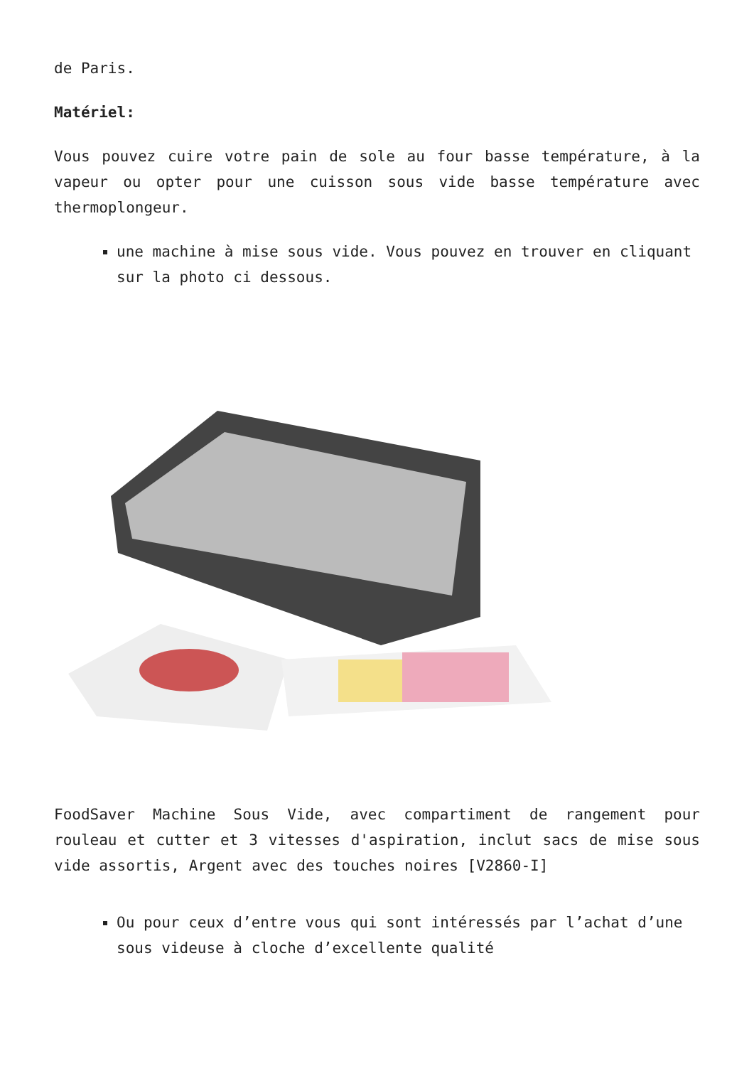de Paris.
Matériel:
Vous pouvez cuire votre pain de sole au four basse température, à la vapeur ou opter pour une cuisson sous vide basse température avec thermoplongeur.
une machine à mise sous vide. Vous pouvez en trouver en cliquant sur la photo ci dessous.
FoodSaver Machine Sous Vide, avec compartiment de rangement pour rouleau et cutter et 3 vitesses d'aspiration, inclut sacs de mise sous vide assortis, Argent avec des touches noires [V2860-I]
Ou pour ceux d’entre vous qui sont intéressés par l’achat d’une sous videuse à cloche d’excellente qualité